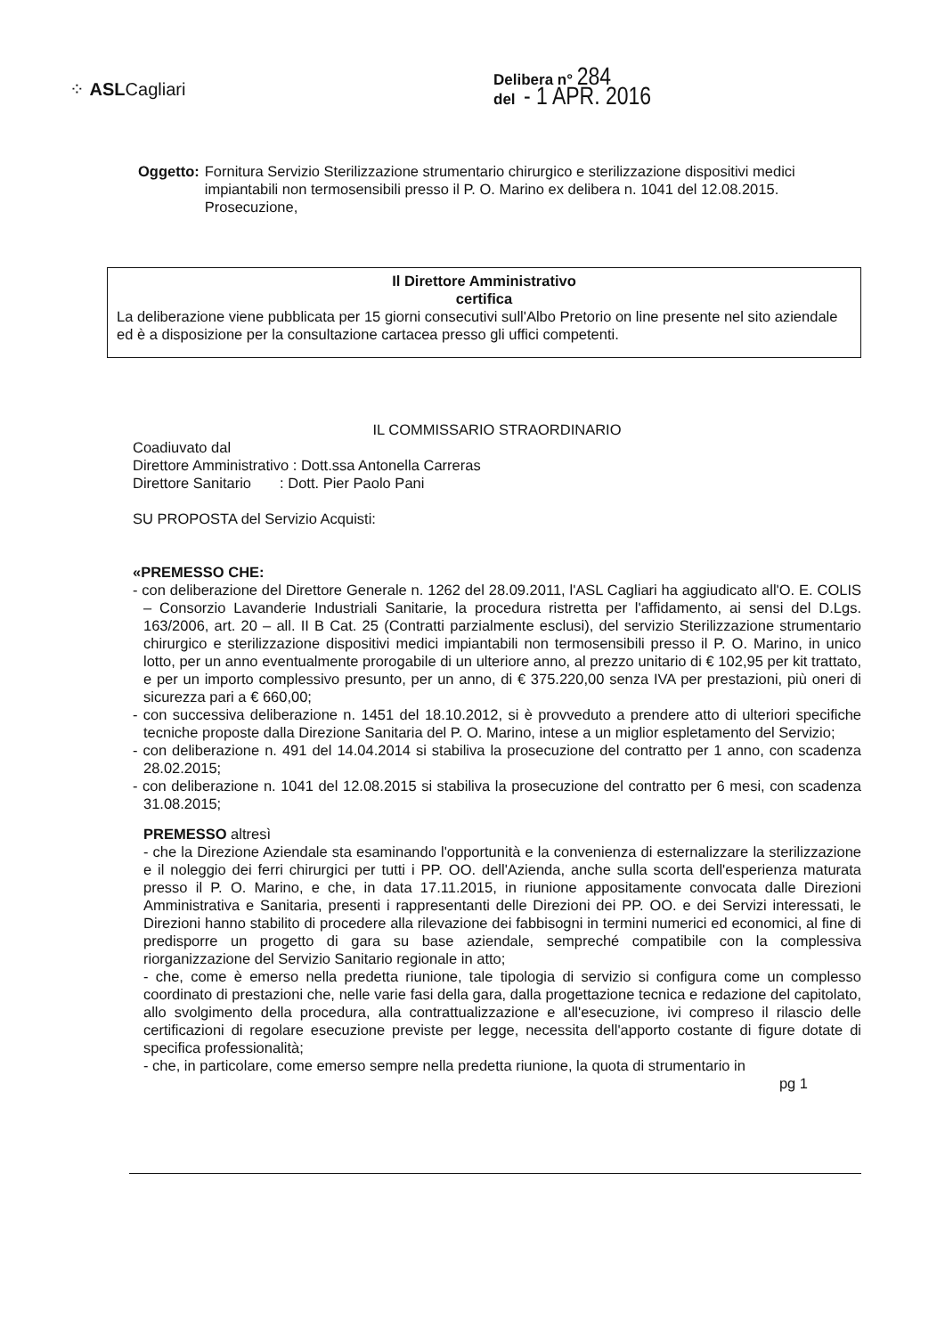⁘ ASLCagliari
Delibera n° 284
del - 1 APR. 2016
Oggetto: Fornitura Servizio Sterilizzazione strumentario chirurgico e sterilizzazione dispositivi medici impiantabili non termosensibili presso il P. O. Marino ex delibera n. 1041 del 12.08.2015. Prosecuzione,
Il Direttore Amministrativo
certifica
La deliberazione viene pubblicata per 15 giorni consecutivi sull'Albo Pretorio on line presente nel sito aziendale ed è a disposizione per la consultazione cartacea presso gli uffici competenti.
IL COMMISSARIO STRAORDINARIO
Coadiuvato dal
Direttore Amministrativo : Dott.ssa Antonella Carreras
Direttore Sanitario : Dott. Pier Paolo Pani
SU PROPOSTA del Servizio Acquisti:
«PREMESSO CHE:
- con deliberazione del Direttore Generale n. 1262 del 28.09.2011, l'ASL Cagliari ha aggiudicato all'O. E. COLIS – Consorzio Lavanderie Industriali Sanitarie, la procedura ristretta per l'affidamento, ai sensi del D.Lgs. 163/2006, art. 20 – all. II B Cat. 25 (Contratti parzialmente esclusi), del servizio Sterilizzazione strumentario chirurgico e sterilizzazione dispositivi medici impiantabili non termosensibili presso il P. O. Marino, in unico lotto, per un anno eventualmente prorogabile di un ulteriore anno, al prezzo unitario di € 102,95 per kit trattato, e per un importo complessivo presunto, per un anno, di € 375.220,00 senza IVA per prestazioni, più oneri di sicurezza pari a € 660,00;
- con successiva deliberazione n. 1451 del 18.10.2012, si è provveduto a prendere atto di ulteriori specifiche tecniche proposte dalla Direzione Sanitaria del P. O. Marino, intese a un miglior espletamento del Servizio;
- con deliberazione n. 491 del 14.04.2014 si stabiliva la prosecuzione del contratto per 1 anno, con scadenza 28.02.2015;
- con deliberazione n. 1041 del 12.08.2015 si stabiliva la prosecuzione del contratto per 6 mesi, con scadenza 31.08.2015;
PREMESSO altresì
- che la Direzione Aziendale sta esaminando l'opportunità e la convenienza di esternalizzare la sterilizzazione e il noleggio dei ferri chirurgici per tutti i PP. OO. dell'Azienda, anche sulla scorta dell'esperienza maturata presso il P. O. Marino, e che, in data 17.11.2015, in riunione appositamente convocata dalle Direzioni Amministrativa e Sanitaria, presenti i rappresentanti delle Direzioni dei PP. OO. e dei Servizi interessati, le Direzioni hanno stabilito di procedere alla rilevazione dei fabbisogni in termini numerici ed economici, al fine di predisporre un progetto di gara su base aziendale, sempreché compatibile con la complessiva riorganizzazione del Servizio Sanitario regionale in atto;
- che, come è emerso nella predetta riunione, tale tipologia di servizio si configura come un complesso coordinato di prestazioni che, nelle varie fasi della gara, dalla progettazione tecnica e redazione del capitolato, allo svolgimento della procedura, alla contrattualizzazione e all'esecuzione, ivi compreso il rilascio delle certificazioni di regolare esecuzione previste per legge, necessita dell'apporto costante di figure dotate di specifica professionalità;
- che, in particolare, come emerso sempre nella predetta riunione, la quota di strumentario in
pg 1